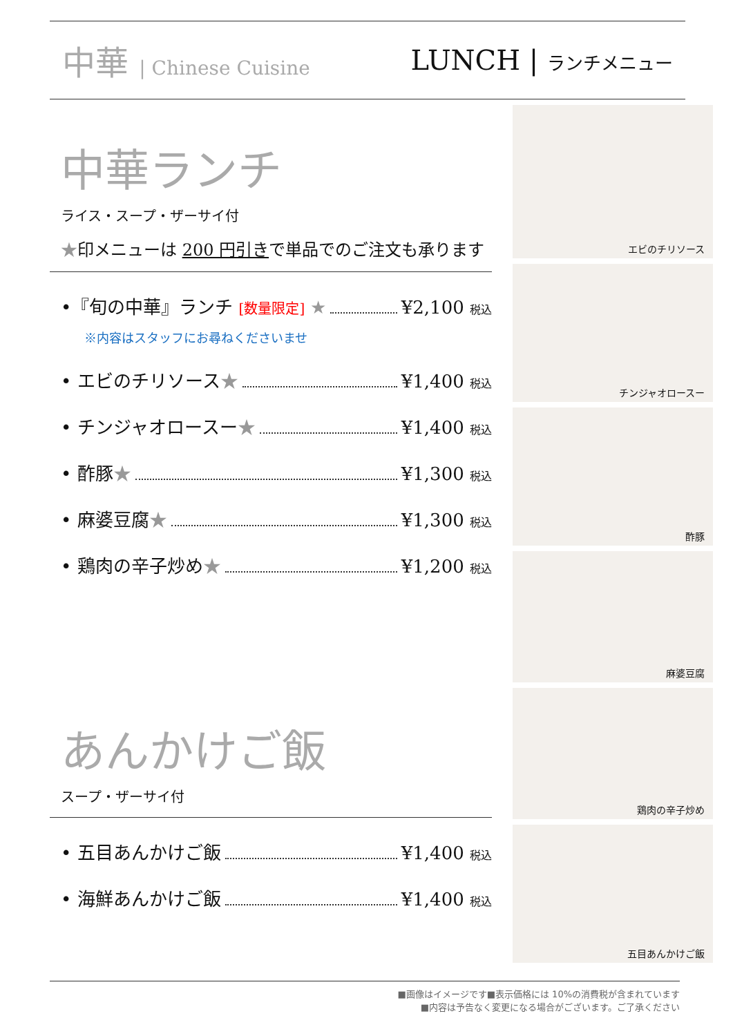中華 | Chinese Cuisine
LUNCH | ランチメニュー
中華ランチ
ライス・スープ・ザーサイ付
★印メニューは 200 円引きで単品でのご注文も承ります
•『旬の中華』ランチ [数量限定] ★ ¥2,100 税込
※内容はスタッフにお尋ねくださいませ
• エビのチリソース★ ¥1,400 税込
• チンジャオロースー★ ¥1,400 税込
• 酢豚★ ¥1,300 税込
• 麻婆豆腐★ ¥1,300 税込
• 鶏肉の辛子炒め★ ¥1,200 税込
あんかけご飯
スープ・ザーサイ付
• 五目あんかけご飯 ¥1,400 税込
• 海鮮あんかけご飯 ¥1,400 税込
エビのチリソース
チンジャオロースー
酢豚
麻婆豆腐
鶏肉の辛子炒め
五目あんかけご飯
■画像はイメージです■表示価格には 10%の消費税が含まれています
■内容は予告なく変更になる場合がございます。ご了承ください